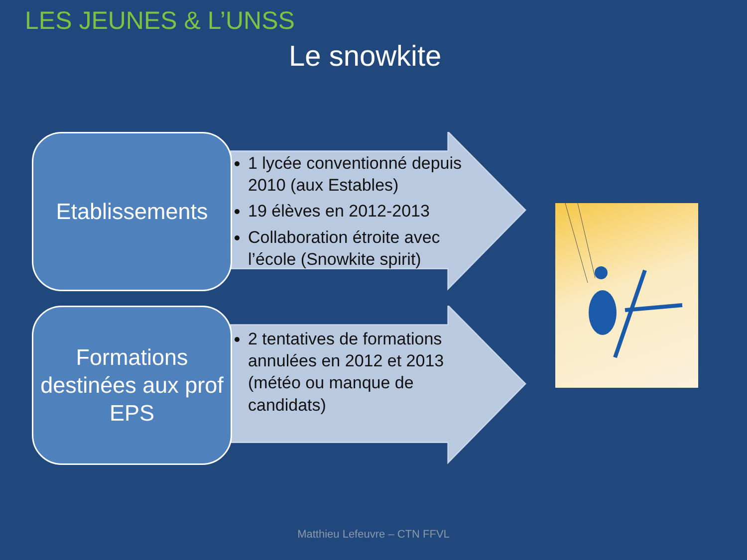LES JEUNES & L’UNSS
Le snowkite
Etablissements
1 lycée conventionné depuis 2010 (aux Estables)
19 élèves en 2012-2013
Collaboration étroite avec l’école (Snowkite spirit)
Formations destinées aux prof EPS
2 tentatives de formations annulées en 2012 et 2013 (météo ou manque de candidats)
Matthieu Lefeuvre – CTN FFVL